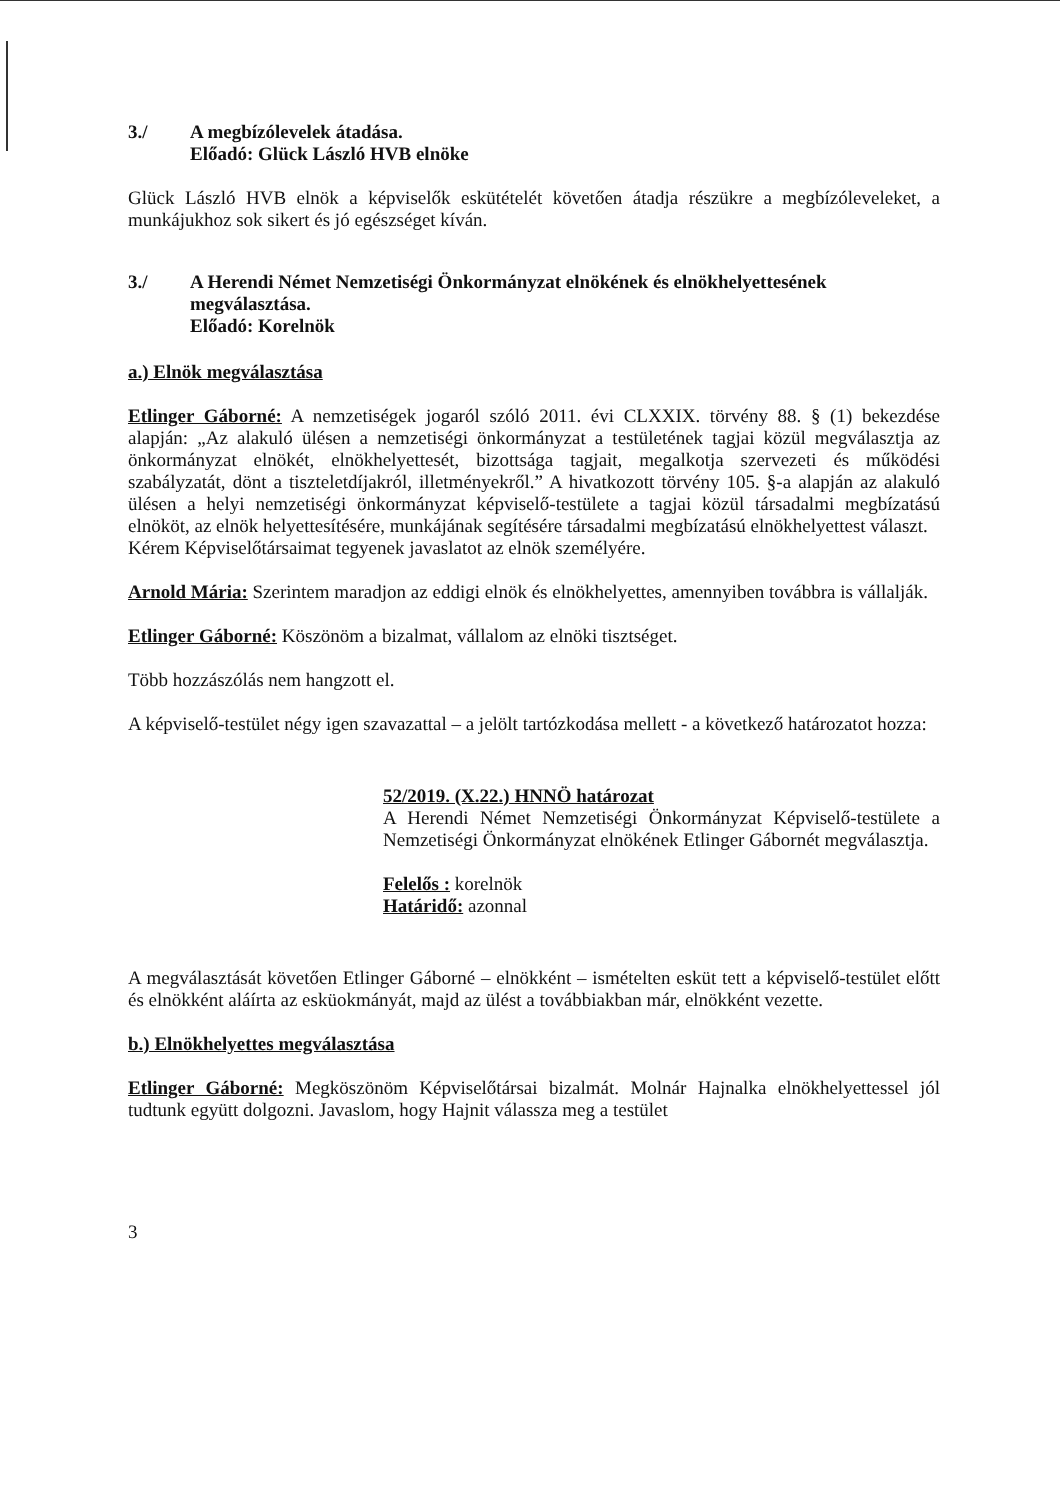3./ A megbízólevelek átadása.
Előadó: Glück László HVB elnöke
Glück László HVB elnök a képviselők eskütételét követően átadja részükre a megbízóleveleket, a munkájukhoz sok sikert és jó egészséget kíván.
3./ A Herendi Német Nemzetiségi Önkormányzat elnökének és elnökhelyettesének megválasztása.
Előadó: Korelnök
a.) Elnök megválasztása
Etlinger Gáborné: A nemzetiségek jogaról szóló 2011. évi CLXXIX. törvény 88. § (1) bekezdése alapján: „Az alakuló ülésen a nemzetiségi önkormányzat a testületének tagjai közül megválasztja az önkormányzat elnökét, elnökhelyettesét, bizottsága tagjait, megalkotja szervezeti és működési szabályzatát, dönt a tiszteletdíjakról, illetményekről.” A hivatkozott törvény 105. §-a alapján az alakuló ülésen a helyi nemzetiségi önkormányzat képviselő-testülete a tagjai közül társadalmi megbízatású elnököt, az elnök helyettesítésére, munkájának segítésére társadalmi megbízatású elnökhelyettest választ.
Kérem Képviselőtársaimat tegyenek javaslatot az elnök személyére.
Arnold Mária: Szerintem maradjon az eddigi elnök és elnökhelyettes, amennyiben továbbra is vállalják.
Etlinger Gáborné: Köszönöm a bizalmat, vállalom az elnöki tisztséget.
Több hozzászólás nem hangzott el.
A képviselő-testület négy igen szavazattal – a jelölt tartózkodása mellett - a következő határozatot hozza:
52/2019. (X.22.) HNNÖ határozat
A Herendi Német Nemzetiségi Önkormányzat Képviselő-testülete a Nemzetiségi Önkormányzat elnökének Etlinger Gábornét megválasztja.
Felelős : korelnök
Határidő: azonnal
A megválasztását követően Etlinger Gáborné – elnökként – ismételten esküt tett a képviselő-testület előtt és elnökként aláírta az esküokmányát, majd az ülést a továbbiakban már, elnökként vezette.
b.) Elnökhelyettes megválasztása
Etlinger Gáborné: Megköszönöm Képviselőtársai bizalmát. Molnár Hajnalka elnökhelyettessel jól tudtunk együtt dolgozni. Javaslom, hogy Hajnit válassza meg a testület
3